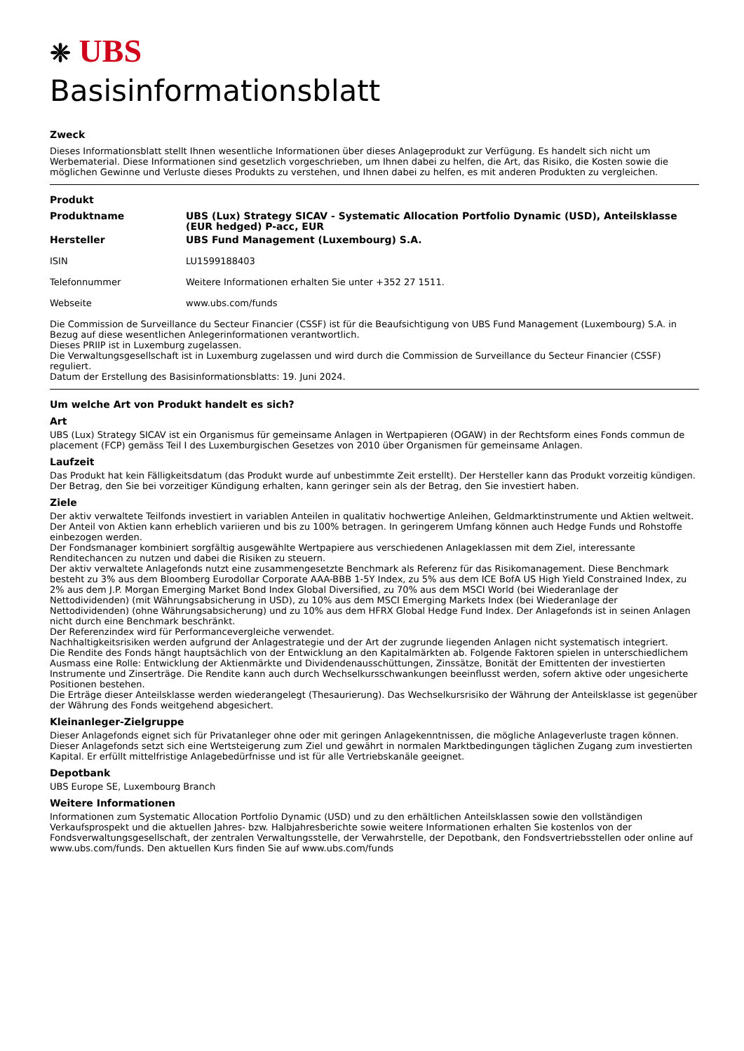❈ UBS
Basisinformationsblatt
Zweck
Dieses Informationsblatt stellt Ihnen wesentliche Informationen über dieses Anlageprodukt zur Verfügung. Es handelt sich nicht um Werbematerial. Diese Informationen sind gesetzlich vorgeschrieben, um Ihnen dabei zu helfen, die Art, das Risiko, die Kosten sowie die möglichen Gewinne und Verluste dieses Produkts zu verstehen, und Ihnen dabei zu helfen, es mit anderen Produkten zu vergleichen.
Produkt
Produktname UBS (Lux) Strategy SICAV - Systematic Allocation Portfolio Dynamic (USD), Anteilsklasse (EUR hedged) P-acc, EUR
Hersteller UBS Fund Management (Luxembourg) S.A.
ISIN LU1599188403
Telefonnummer Weitere Informationen erhalten Sie unter +352 27 1511.
Webseite www.ubs.com/funds
Die Commission de Surveillance du Secteur Financier (CSSF) ist für die Beaufsichtigung von UBS Fund Management (Luxembourg) S.A. in Bezug auf diese wesentlichen Anlegerinformationen verantwortlich.
Dieses PRIIP ist in Luxemburg zugelassen.
Die Verwaltungsgesellschaft ist in Luxemburg zugelassen und wird durch die Commission de Surveillance du Secteur Financier (CSSF) reguliert.
Datum der Erstellung des Basisinformationsblatts: 19. Juni 2024.
Um welche Art von Produkt handelt es sich?
Art
UBS (Lux) Strategy SICAV ist ein Organismus für gemeinsame Anlagen in Wertpapieren (OGAW) in der Rechtsform eines Fonds commun de placement (FCP) gemäss Teil I des Luxemburgischen Gesetzes von 2010 über Organismen für gemeinsame Anlagen.
Laufzeit
Das Produkt hat kein Fälligkeitsdatum (das Produkt wurde auf unbestimmte Zeit erstellt). Der Hersteller kann das Produkt vorzeitig kündigen. Der Betrag, den Sie bei vorzeitiger Kündigung erhalten, kann geringer sein als der Betrag, den Sie investiert haben.
Ziele
Der aktiv verwaltete Teilfonds investiert in variablen Anteilen in qualitativ hochwertige Anleihen, Geldmarktinstrumente und Aktien weltweit. Der Anteil von Aktien kann erheblich variieren und bis zu 100% betragen. In geringerem Umfang können auch Hedge Funds und Rohstoffe einbezogen werden.
Der Fondsmanager kombiniert sorgfältig ausgewählte Wertpapiere aus verschiedenen Anlageklassen mit dem Ziel, interessante Renditechancen zu nutzen und dabei die Risiken zu steuern.
Der aktiv verwaltete Anlagefonds nutzt eine zusammengesetzte Benchmark als Referenz für das Risikomanagement. Diese Benchmark besteht zu 3% aus dem Bloomberg Eurodollar Corporate AAA-BBB 1-5Y Index, zu 5% aus dem ICE BofA US High Yield Constrained Index, zu 2% aus dem J.P. Morgan Emerging Market Bond Index Global Diversified, zu 70% aus dem MSCI World (bei Wiederanlage der Nettodividenden) (mit Währungsabsicherung in USD), zu 10% aus dem MSCI Emerging Markets Index (bei Wiederanlage der Nettodividenden) (ohne Währungsabsicherung) und zu 10% aus dem HFRX Global Hedge Fund Index. Der Anlagefonds ist in seinen Anlagen nicht durch eine Benchmark beschränkt.
Der Referenzindex wird für Performancevergleiche verwendet.
Nachhaltigkeitsrisiken werden aufgrund der Anlagestrategie und der Art der zugrunde liegenden Anlagen nicht systematisch integriert.
Die Rendite des Fonds hängt hauptsächlich von der Entwicklung an den Kapitalmärkten ab. Folgende Faktoren spielen in unterschiedlichem Ausmass eine Rolle: Entwicklung der Aktienmärkte und Dividendenausschüttungen, Zinssätze, Bonität der Emittenten der investierten Instrumente und Zinserträge. Die Rendite kann auch durch Wechselkursschwankungen beeinflusst werden, sofern aktive oder ungesicherte Positionen bestehen.
Die Erträge dieser Anteilsklasse werden wiederangelegt (Thesaurierung). Das Wechselkursrisiko der Währung der Anteilsklasse ist gegenüber der Währung des Fonds weitgehend abgesichert.
Kleinanleger-Zielgruppe
Dieser Anlagefonds eignet sich für Privatanleger ohne oder mit geringen Anlagekenntnissen, die mögliche Anlageverluste tragen können. Dieser Anlagefonds setzt sich eine Wertsteigerung zum Ziel und gewährt in normalen Marktbedingungen täglichen Zugang zum investierten Kapital. Er erfüllt mittelfristige Anlagebedürfnisse und ist für alle Vertriebskanäle geeignet.
Depotbank
UBS Europe SE, Luxembourg Branch
Weitere Informationen
Informationen zum Systematic Allocation Portfolio Dynamic (USD) und zu den erhältlichen Anteilsklassen sowie den vollständigen Verkaufsprospekt und die aktuellen Jahres- bzw. Halbjahresberichte sowie weitere Informationen erhalten Sie kostenlos von der Fondsverwaltungsgesellschaft, der zentralen Verwaltungsstelle, der Verwahrstelle, der Depotbank, den Fondsvertriebsstellen oder online auf www.ubs.com/funds. Den aktuellen Kurs finden Sie auf www.ubs.com/funds